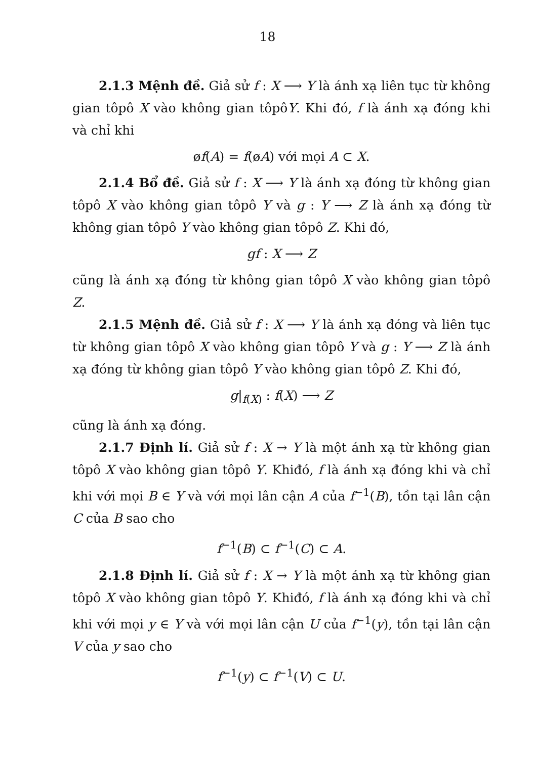18
2.1.3 Mệnh đề. Giả sử f : X ⟶ Y là ánh xạ liên tục từ không gian tôpô X vào không gian tôpôY. Khi đó, f là ánh xạ đóng khi và chỉ khi
øf(A) = f(øA) với mọi A ⊂ X.
2.1.4 Bổ đề. Giả sử f : X ⟶ Y là ánh xạ đóng từ không gian tôpô X vào không gian tôpô Y và g : Y ⟶ Z là ánh xạ đóng từ không gian tôpô Y vào không gian tôpô Z. Khi đó,
gf : X ⟶ Z
cũng là ánh xạ đóng từ không gian tôpô X vào không gian tôpô Z.
2.1.5 Mệnh đề. Giả sử f : X ⟶ Y là ánh xạ đóng và liên tục từ không gian tôpô X vào không gian tôpô Y và g : Y ⟶ Z là ánh xạ đóng từ không gian tôpô Y vào không gian tôpô Z. Khi đó,
g|<sub>f(X)</sub> : f(X) ⟶ Z
cũng là ánh xạ đóng.
2.1.7 Định lí. Giả sử f : X → Y là một ánh xạ từ không gian tôpô X vào không gian tôpô Y. Khiđó, f là ánh xạ đóng khi và chỉ khi với mọi B ∈ Y và với mọi lân cận A của f<sup>−1</sup>(B), tồn tại lân cận C của B sao cho
f<sup>−1</sup>(B) ⊂ f<sup>−1</sup>(C) ⊂ A.
2.1.8 Định lí. Giả sử f : X → Y là một ánh xạ từ không gian tôpô X vào không gian tôpô Y. Khiđó, f là ánh xạ đóng khi và chỉ khi với mọi y ∈ Y và với mọi lân cận U của f<sup>−1</sup>(y), tồn tại lân cận V của y sao cho
f<sup>−1</sup>(y) ⊂ f<sup>−1</sup>(V) ⊂ U.